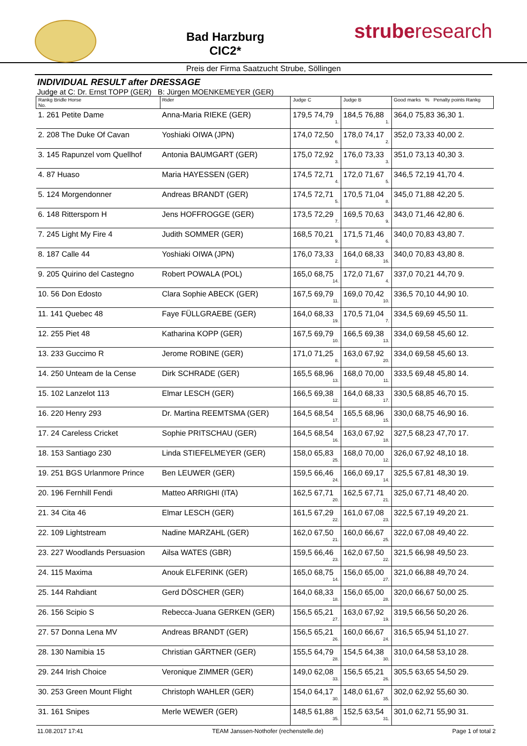Bad Harzburg
CIC2*
struberesearch
Preis der Firma Saatzucht Strube, Söllingen
INDIVIDUAL RESULT after DRESSAGE
Judge at C: Dr. Ernst TOPP (GER) B: Jürgen MOENKEMEYER (GER)
| Rankg Bridle Horse No. | Rider | Judge C | Judge B | Good marks % Penalty points Rankg |
| --- | --- | --- | --- | --- |
| 1. 261 Petite Dame | Anna-Maria RIEKE (GER) | 179,5 74,79 1. | 184,5 76,88 1. | 364,0 75,83 36,30 1. |
| 2. 208 The Duke Of Cavan | Yoshiaki OIWA (JPN) | 174,0 72,50 6. | 178,0 74,17 2. | 352,0 73,33 40,00 2. |
| 3. 145 Rapunzel vom Quellhof | Antonia BAUMGART (GER) | 175,0 72,92 3. | 176,0 73,33 3. | 351,0 73,13 40,30 3. |
| 4. 87 Huaso | Maria HAYESSEN (GER) | 174,5 72,71 4. | 172,0 71,67 5. | 346,5 72,19 41,70 4. |
| 5. 124 Morgendonner | Andreas BRANDT (GER) | 174,5 72,71 5. | 170,5 71,04 8. | 345,0 71,88 42,20 5. |
| 6. 148 Rittersporn H | Jens HOFFROGGE (GER) | 173,5 72,29 7. | 169,5 70,63 9. | 343,0 71,46 42,80 6. |
| 7. 245 Light My Fire 4 | Judith SOMMER (GER) | 168,5 70,21 9. | 171,5 71,46 6. | 340,0 70,83 43,80 7. |
| 8. 187 Calle 44 | Yoshiaki OIWA (JPN) | 176,0 73,33 2. | 164,0 68,33 16. | 340,0 70,83 43,80 8. |
| 9. 205 Quirino del Castegno | Robert POWALA (POL) | 165,0 68,75 14. | 172,0 71,67 4. | 337,0 70,21 44,70 9. |
| 10. 56 Don Edosto | Clara Sophie ABECK (GER) | 167,5 69,79 11. | 169,0 70,42 10. | 336,5 70,10 44,90 10. |
| 11. 141 Quebec 48 | Faye FÜLLGRAEBE (GER) | 164,0 68,33 19. | 170,5 71,04 7. | 334,5 69,69 45,50 11. |
| 12. 255 Piet 48 | Katharina KOPP (GER) | 167,5 69,79 10. | 166,5 69,38 13. | 334,0 69,58 45,60 12. |
| 13. 233 Guccimo R | Jerome ROBINE (GER) | 171,0 71,25 8. | 163,0 67,92 20. | 334,0 69,58 45,60 13. |
| 14. 250 Unteam de la Cense | Dirk SCHRADE (GER) | 165,5 68,96 13. | 168,0 70,00 11. | 333,5 69,48 45,80 14. |
| 15. 102 Lanzelot 113 | Elmar LESCH (GER) | 166,5 69,38 12. | 164,0 68,33 17. | 330,5 68,85 46,70 15. |
| 16. 220 Henry 293 | Dr. Martina REEMTSMA (GER) | 164,5 68,54 17. | 165,5 68,96 15. | 330,0 68,75 46,90 16. |
| 17. 24 Careless Cricket | Sophie PRITSCHAU (GER) | 164,5 68,54 16. | 163,0 67,92 18. | 327,5 68,23 47,70 17. |
| 18. 153 Santiago 230 | Linda STIEFELMEYER (GER) | 158,0 65,83 25. | 168,0 70,00 12. | 326,0 67,92 48,10 18. |
| 19. 251 BGS Urlanmore Prince | Ben LEUWER (GER) | 159,5 66,46 24. | 166,0 69,17 14. | 325,5 67,81 48,30 19. |
| 20. 196 Fernhill Fendi | Matteo ARRIGHI (ITA) | 162,5 67,71 20. | 162,5 67,71 21. | 325,0 67,71 48,40 20. |
| 21. 34 Cita 46 | Elmar LESCH (GER) | 161,5 67,29 22. | 161,0 67,08 23. | 322,5 67,19 49,20 21. |
| 22. 109 Lightstream | Nadine MARZAHL (GER) | 162,0 67,50 21. | 160,0 66,67 25. | 322,0 67,08 49,40 22. |
| 23. 227 Woodlands Persuasion | Ailsa WATES (GBR) | 159,5 66,46 23. | 162,0 67,50 22. | 321,5 66,98 49,50 23. |
| 24. 115 Maxima | Anouk ELFERINK (GER) | 165,0 68,75 14. | 156,0 65,00 27. | 321,0 66,88 49,70 24. |
| 25. 144 Rahdiant | Gerd DÖSCHER (GER) | 164,0 68,33 18. | 156,0 65,00 28. | 320,0 66,67 50,00 25. |
| 26. 156 Scipio S | Rebecca-Juana GERKEN (GER) | 156,5 65,21 27. | 163,0 67,92 19. | 319,5 66,56 50,20 26. |
| 27. 57 Donna Lena MV | Andreas BRANDT (GER) | 156,5 65,21 26. | 160,0 66,67 24. | 316,5 65,94 51,10 27. |
| 28. 130 Namibia 15 | Christian GÄRTNER (GER) | 155,5 64,79 28. | 154,5 64,38 30. | 310,0 64,58 53,10 28. |
| 29. 244 Irish Choice | Veronique ZIMMER (GER) | 149,0 62,08 33. | 156,5 65,21 26. | 305,5 63,65 54,50 29. |
| 30. 253 Green Mount Flight | Christoph WAHLER (GER) | 154,0 64,17 30. | 148,0 61,67 35. | 302,0 62,92 55,60 30. |
| 31. 161 Snipes | Merle WEWER (GER) | 148,5 61,88 35. | 152,5 63,54 31. | 301,0 62,71 55,90 31. |
11.08.2017 17:41 TEAM Janssen-Nothofer (rechenstelle.de) Page 1 of total 2